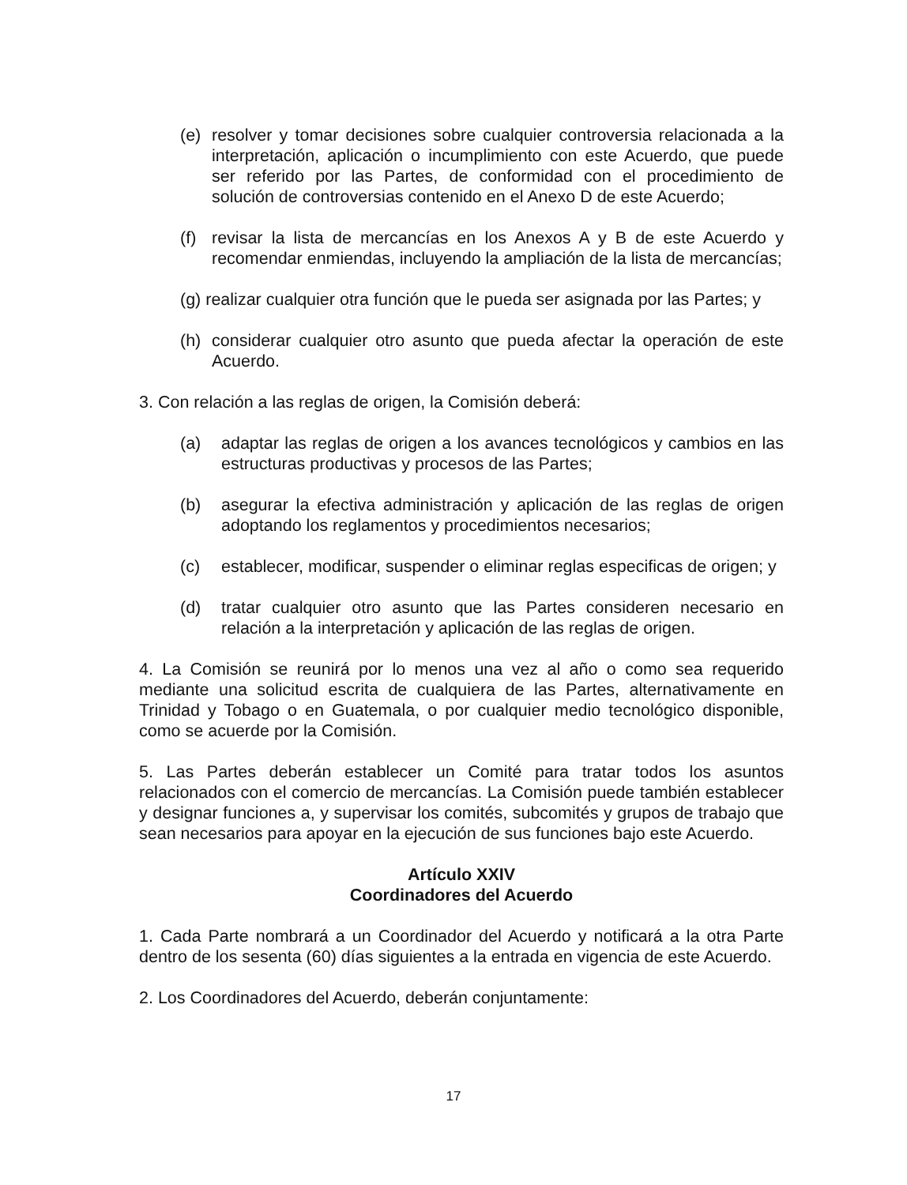(e) resolver y tomar decisiones sobre cualquier controversia relacionada a la interpretación, aplicación o incumplimiento con este Acuerdo, que puede ser referido por las Partes, de conformidad con el procedimiento de solución de controversias contenido en el Anexo D de este Acuerdo;
(f) revisar la lista de mercancías en los Anexos A y B de este Acuerdo y recomendar enmiendas, incluyendo la ampliación de la lista de mercancías;
(g) realizar cualquier otra función que le pueda ser asignada por las Partes; y
(h) considerar cualquier otro asunto que pueda afectar la operación de este Acuerdo.
3. Con relación a las reglas de origen, la Comisión deberá:
(a) adaptar las reglas de origen a los avances tecnológicos y cambios en las estructuras productivas y procesos de las Partes;
(b) asegurar la efectiva administración y aplicación de las reglas de origen adoptando los reglamentos y procedimientos necesarios;
(c) establecer, modificar, suspender o eliminar reglas especificas de origen; y
(d) tratar cualquier otro asunto que las Partes consideren necesario en relación a la interpretación y aplicación de las reglas de origen.
4. La Comisión se reunirá por lo menos una vez al año o como sea requerido mediante una solicitud escrita de cualquiera de las Partes, alternativamente en Trinidad y Tobago o en Guatemala, o por cualquier medio tecnológico disponible, como se acuerde por la Comisión.
5. Las Partes deberán establecer un Comité para tratar todos los asuntos relacionados con el comercio de mercancías. La Comisión puede también establecer y designar funciones a, y supervisar los comités, subcomités y grupos de trabajo que sean necesarios para apoyar en la ejecución de sus funciones bajo este Acuerdo.
Artículo XXIV
Coordinadores del Acuerdo
1. Cada Parte nombrará a un Coordinador del Acuerdo y notificará a la otra Parte dentro de los sesenta (60) días siguientes a la entrada en vigencia de este Acuerdo.
2. Los Coordinadores del Acuerdo, deberán conjuntamente:
17